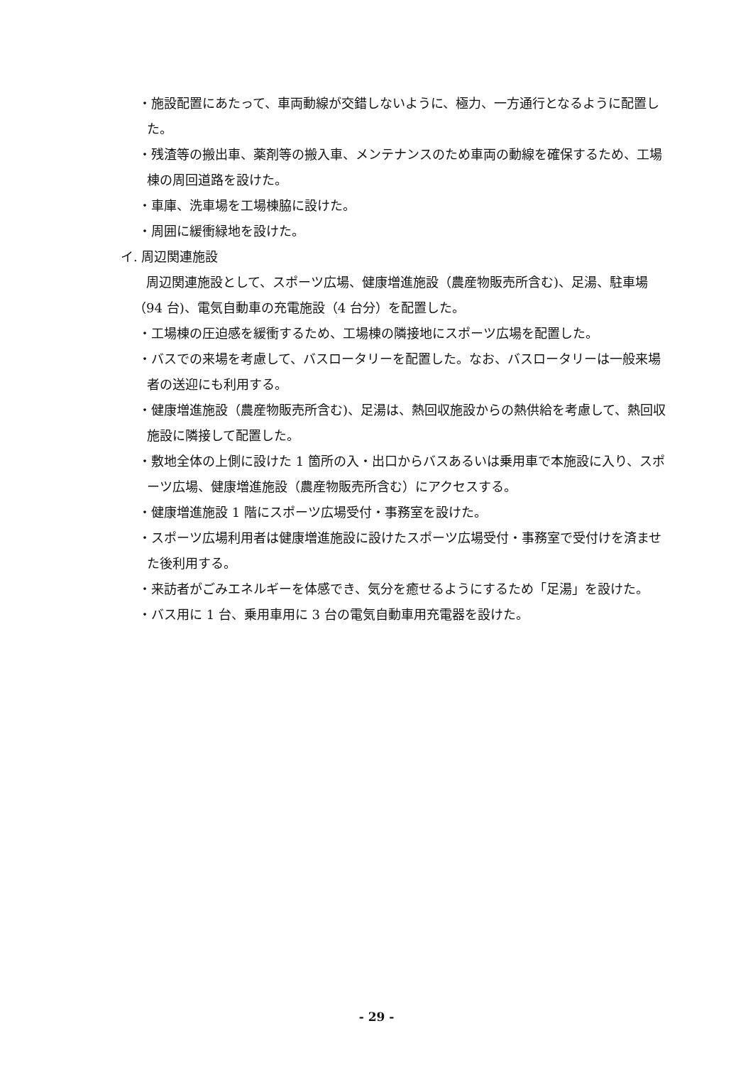・施設配置にあたって、車両動線が交錯しないように、極力、一方通行となるように配置した。
・残渣等の搬出車、薬剤等の搬入車、メンテナンスのため車両の動線を確保するため、工場棟の周回道路を設けた。
・車庫、洗車場を工場棟脇に設けた。
・周囲に緩衝緑地を設けた。
イ. 周辺関連施設
周辺関連施設として、スポーツ広場、健康増進施設（農産物販売所含む)、足湯、駐車場（94 台)、電気自動車の充電施設（4 台分）を配置した。
・工場棟の圧迫感を緩衝するため、工場棟の隣接地にスポーツ広場を配置した。
・バスでの来場を考慮して、バスロータリーを配置した。なお、バスロータリーは一般来場者の送迎にも利用する。
・健康増進施設（農産物販売所含む)、足湯は、熱回収施設からの熱供給を考慮して、熱回収施設に隣接して配置した。
・敷地全体の上側に設けた 1 箇所の入・出口からバスあるいは乗用車で本施設に入り、スポーツ広場、健康増進施設（農産物販売所含む）にアクセスする。
・健康増進施設 1 階にスポーツ広場受付・事務室を設けた。
・スポーツ広場利用者は健康増進施設に設けたスポーツ広場受付・事務室で受付けを済ませた後利用する。
・来訪者がごみエネルギーを体感でき、気分を癒せるようにするため「足湯」を設けた。
・バス用に 1 台、乗用車用に 3 台の電気自動車用充電器を設けた。
- 29 -